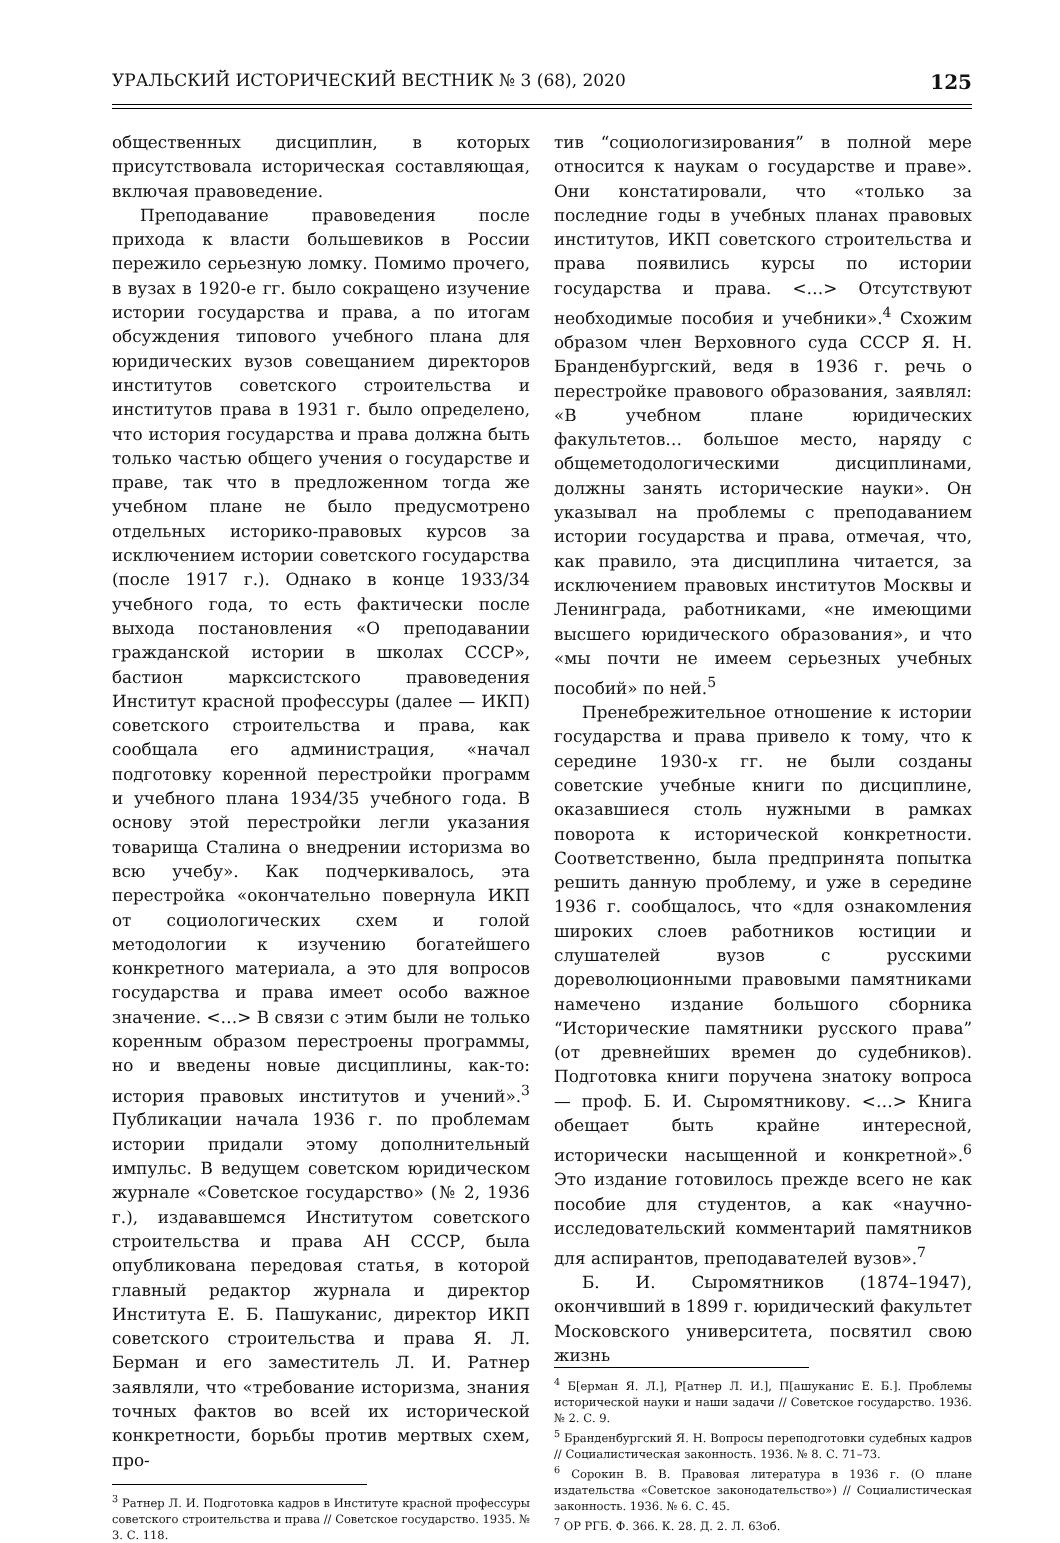УРАЛЬСКИЙ ИСТОРИЧЕСКИЙ ВЕСТНИК № 3 (68), 2020 125
общественных дисциплин, в которых присутствовала историческая составляющая, включая правоведение.
Преподавание правоведения после прихода к власти большевиков в России пережило серьезную ломку. Помимо прочего, в вузах в 1920-е гг. было сокращено изучение истории государства и права, а по итогам обсуждения типового учебного плана для юридических вузов совещанием директоров институтов советского строительства и институтов права в 1931 г. было определено, что история государства и права должна быть только частью общего учения о государстве и праве, так что в предложенном тогда же учебном плане не было предусмотрено отдельных историко-правовых курсов за исключением истории советского государства (после 1917 г.). Однако в конце 1933/34 учебного года, то есть фактически после выхода постановления «О преподавании гражданской истории в школах СССР», бастион марксистского правоведения Институт красной профессуры (далее — ИКП) советского строительства и права, как сообщала его администрация, «начал подготовку коренной перестройки программ и учебного плана 1934/35 учебного года. В основу этой перестройки легли указания товарища Сталина о внедрении историзма во всю учебу». Как подчеркивалось, эта перестройка «окончательно повернула ИКП от социологических схем и голой методологии к изучению богатейшего конкретного материала, а это для вопросов государства и права имеет особо важное значение. <…> В связи с этим были не только коренным образом перестроены программы, но и введены новые дисциплины, как-то: история правовых институтов и учений».<sup>3</sup> Публикации начала 1936 г. по проблемам истории придали этому дополнительный импульс. В ведущем советском юридическом журнале «Советское государство» (№ 2, 1936 г.), издававшемся Институтом советского строительства и права АН СССР, была опубликована передовая статья, в которой главный редактор журнала и директор Института Е. Б. Пашуканис, директор ИКП советского строительства и права Я. Л. Берман и его заместитель Л. И. Ратнер заявляли, что «требование историзма, знания точных фактов во всей их исторической конкретности, борьбы против мертвых схем, про-
<sup>3</sup> Ратнер Л. И. Подготовка кадров в Институте красной профессуры советского строительства и права // Советское государство. 1935. № 3. С. 118.
тив “социологизирования” в полной мере относится к наукам о государстве и праве». Они констатировали, что «только за последние годы в учебных планах правовых институтов, ИКП советского строительства и права появились курсы по истории государства и права. <…> Отсутствуют необходимые пособия и учебники».<sup>4</sup> Схожим образом член Верховного суда СССР Я. Н. Бранденбургский, ведя в 1936 г. речь о перестройке правового образования, заявлял: «В учебном плане юридических факультетов… большое место, наряду с общеметодологическими дисциплинами, должны занять исторические науки». Он указывал на проблемы с преподаванием истории государства и права, отмечая, что, как правило, эта дисциплина читается, за исключением правовых институтов Москвы и Ленинграда, работниками, «не имеющими высшего юридического образования», и что «мы почти не имеем серьезных учебных пособий» по ней.<sup>5</sup>
Пренебрежительное отношение к истории государства и права привело к тому, что к середине 1930-х гг. не были созданы советские учебные книги по дисциплине, оказавшиеся столь нужными в рамках поворота к исторической конкретности. Соответственно, была предпринята попытка решить данную проблему, и уже в середине 1936 г. сообщалось, что «для ознакомления широких слоев работников юстиции и слушателей вузов с русскими дореволюционными правовыми памятниками намечено издание большого сборника “Исторические памятники русского права” (от древнейших времен до судебников). Подготовка книги поручена знатоку вопроса — проф. Б. И. Сыромятникову. <…> Книга обещает быть крайне интересной, исторически насыщенной и конкретной».<sup>6</sup> Это издание готовилось прежде всего не как пособие для студентов, а как «научно-исследовательский комментарий памятников для аспирантов, преподавателей вузов».<sup>7</sup>
Б. И. Сыромятников (1874–1947), окончивший в 1899 г. юридический факультет Московского университета, посвятил свою жизнь
<sup>4</sup> Б[ерман Я. Л.], Р[атнер Л. И.], П[ашуканис Е. Б.]. Проблемы исторической науки и наши задачи // Советское государство. 1936. № 2. С. 9.
<sup>5</sup> Бранденбургский Я. Н. Вопросы переподготовки судебных кадров // Социалистическая законность. 1936. № 8. С. 71–73.
<sup>6</sup> Сорокин В. В. Правовая литература в 1936 г. (О плане издательства «Советское законодательство») // Социалистическая законность. 1936. № 6. С. 45.
<sup>7</sup> ОР РГБ. Ф. 366. К. 28. Д. 2. Л. 63об.